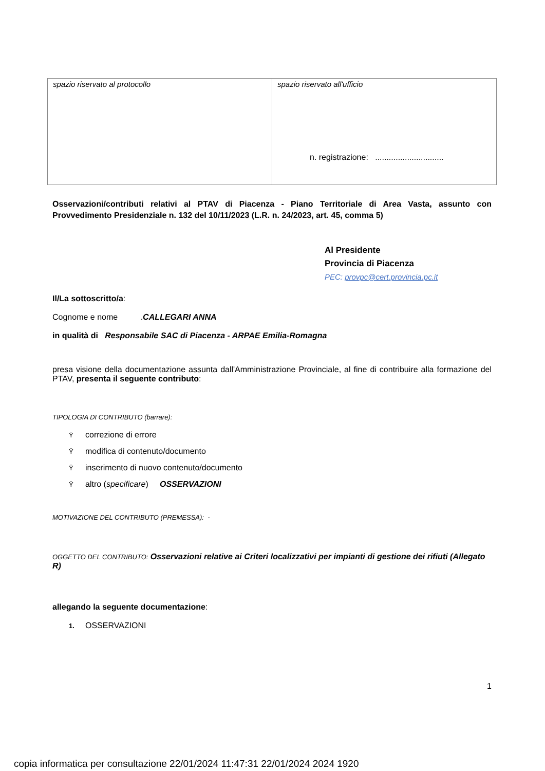| spazio riservato al protocollo | spazio riservato all'ufficio n. registrazione: .............................. |
Osservazioni/contributi relativi al PTAV di Piacenza - Piano Territoriale di Area Vasta, assunto con Provvedimento Presidenziale n. 132 del 10/11/2023 (L.R. n. 24/2023, art. 45, comma 5)
Al Presidente
Provincia di Piacenza
PEC: provpc@cert.provincia.pc.it
Il/La sottoscritto/a:
Cognome e nome .CALLEGARI ANNA
in qualità di Responsabile SAC di Piacenza - ARPAE Emilia-Romagna
presa visione della documentazione assunta dall'Amministrazione Provinciale, al fine di contribuire alla formazione del PTAV, presenta il seguente contributo:
TIPOLOGIA DI CONTRIBUTO (barrare):
Ÿcorrezione di errore
Ÿmodifica di contenuto/documento
Ÿinserimento di nuovo contenuto/documento
Ÿaltro (specificare) OSSERVAZIONI
MOTIVAZIONE DEL CONTRIBUTO (PREMESSA): -
OGGETTO DEL CONTRIBUTO: Osservazioni relative ai Criteri localizzativi per impianti di gestione dei rifiuti (Allegato R)
allegando la seguente documentazione:
1. OSSERVAZIONI
1
copia informatica per consultazione 22/01/2024 11:47:31 22/01/2024 2024 1920